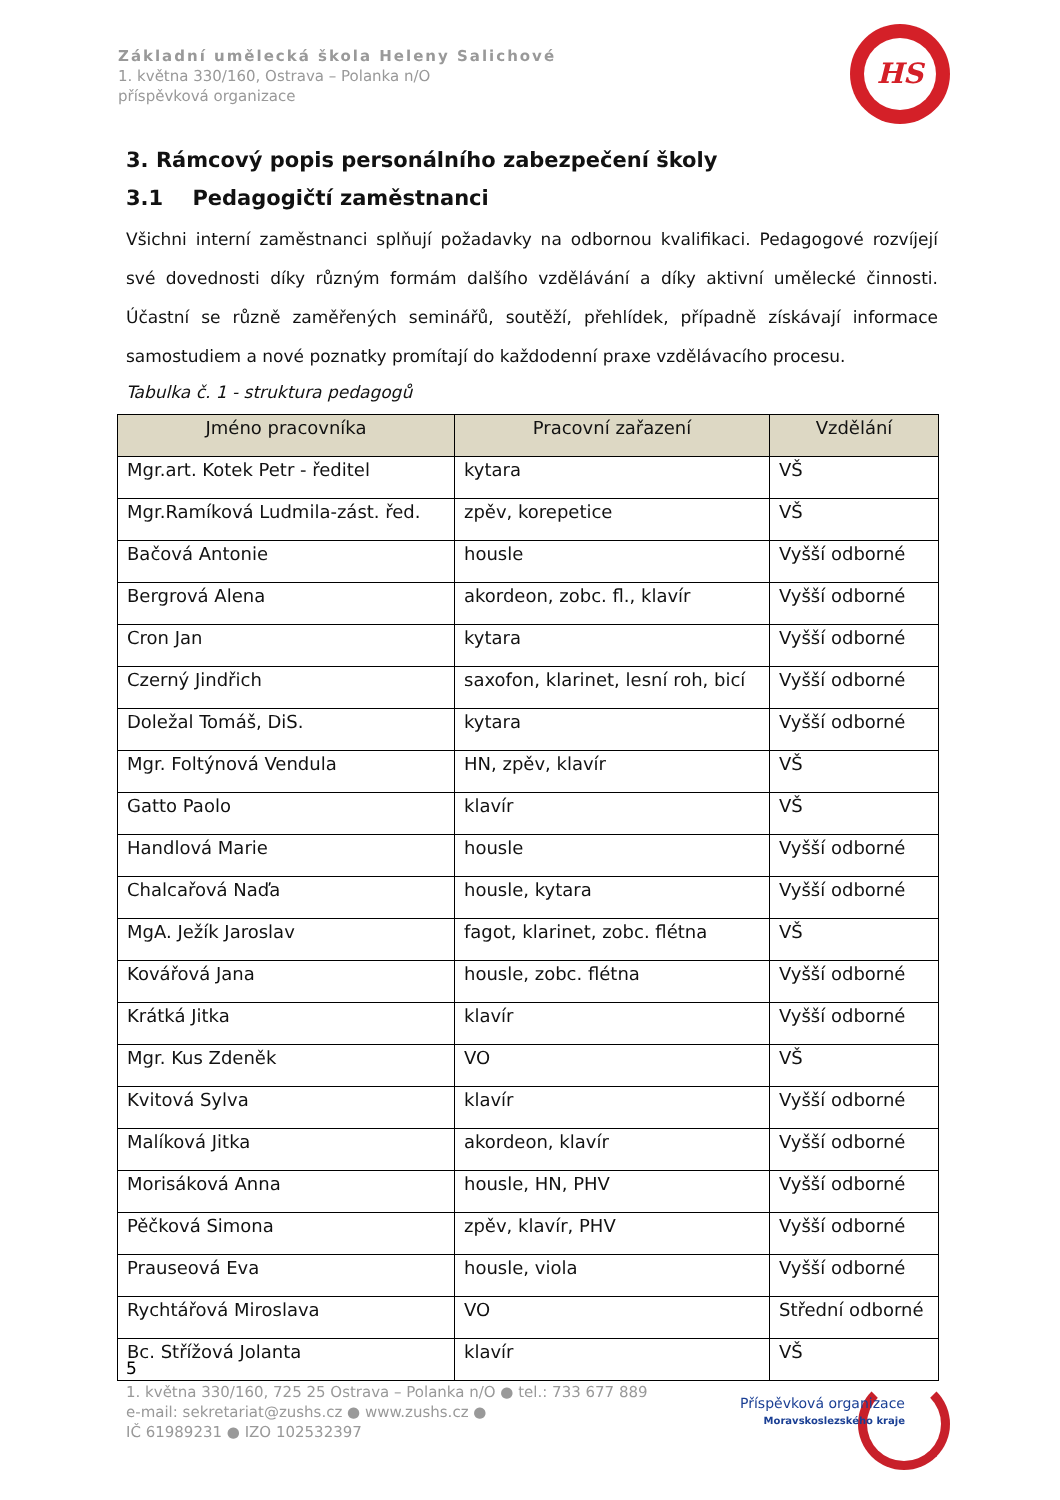Základní umělecká škola Heleny Salichové
1. května 330/160, Ostrava – Polanka n/O
příspěvková organizace
HS
3. Rámcový popis personálního zabezpečení školy
3.1 Pedagogičtí zaměstnanci
Všichni interní zaměstnanci splňují požadavky na odbornou kvalifikaci. Pedagogové rozvíjejí své dovednosti díky různým formám dalšího vzdělávání a díky aktivní umělecké činnosti. Účastní se různě zaměřených seminářů, soutěží, přehlídek, případně získávají informace samostudiem a nové poznatky promítají do každodenní praxe vzdělávacího procesu.
Tabulka č. 1 - struktura pedagogů
| Jméno pracovníka | Pracovní zařazení | Vzdělání |
| --- | --- | --- |
| Mgr.art. Kotek Petr - ředitel | kytara | VŠ |
| Mgr.Ramíková Ludmila-zást. řed. | zpěv, korepetice | VŠ |
| Bačová Antonie | housle | Vyšší odborné |
| Bergrová Alena | akordeon, zobc. fl., klavír | Vyšší odborné |
| Cron Jan | kytara | Vyšší odborné |
| Czerný Jindřich | saxofon, klarinet, lesní roh, bicí | Vyšší odborné |
| Doležal Tomáš, DiS. | kytara | Vyšší odborné |
| Mgr. Foltýnová Vendula | HN, zpěv, klavír | VŠ |
| Gatto Paolo | klavír | VŠ |
| Handlová Marie | housle | Vyšší odborné |
| Chalcařová Naďa | housle, kytara | Vyšší odborné |
| MgA. Ježík Jaroslav | fagot, klarinet, zobc. flétna | VŠ |
| Kovářová Jana | housle, zobc. flétna | Vyšší odborné |
| Krátká Jitka | klavír | Vyšší odborné |
| Mgr. Kus Zdeněk | VO | VŠ |
| Kvitová Sylva | klavír | Vyšší odborné |
| Malíková Jitka | akordeon, klavír | Vyšší odborné |
| Morisáková Anna | housle, HN, PHV | Vyšší odborné |
| Pěčková Simona | zpěv, klavír, PHV | Vyšší odborné |
| Prauseová Eva | housle, viola | Vyšší odborné |
| Rychtářová Miroslava | VO | Střední odborné |
| Bc. Střížová Jolanta | klavír | VŠ |
5
1. května 330/160, 725 25 Ostrava – Polanka n/O ● tel.: 733 677 889
e-mail: sekretariat@zushs.cz ● www.zushs.cz ●
IČ 61989231 ● IZO 102532397
Příspěvková organizace
Moravskoslezského kraje